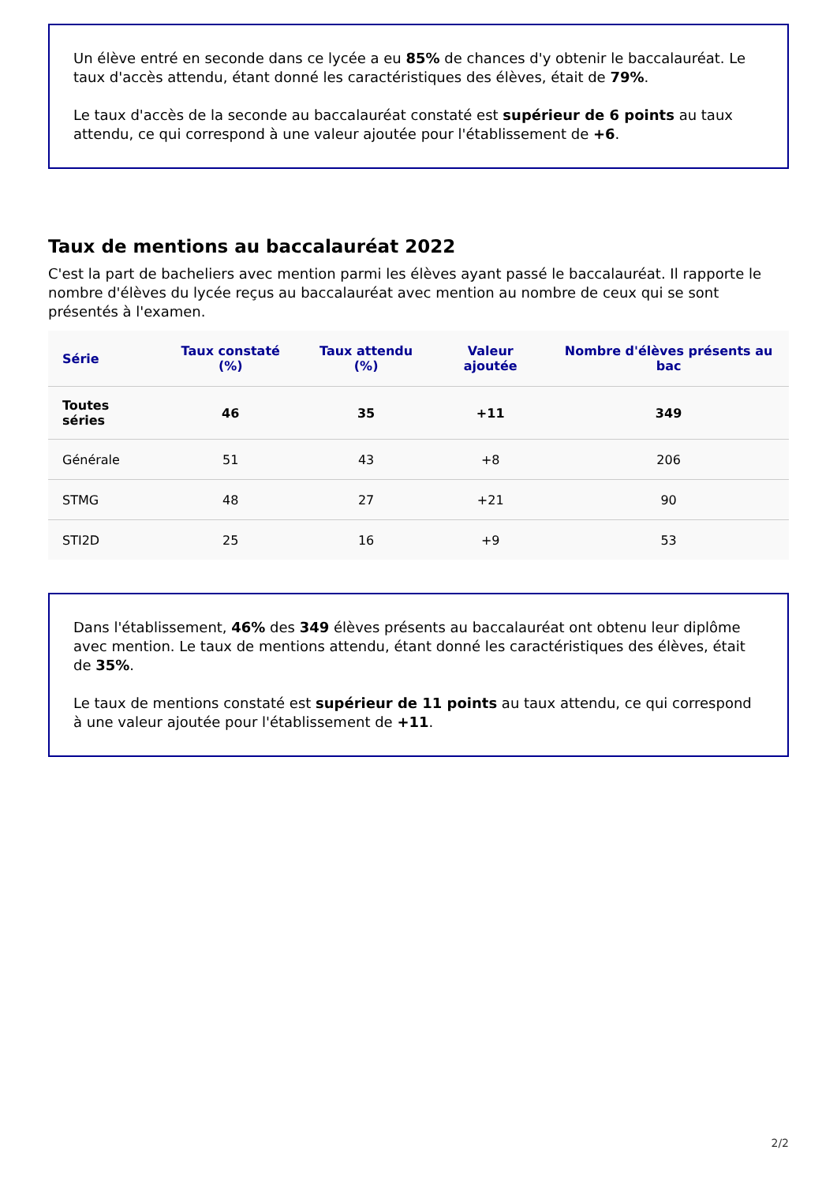Un élève entré en seconde dans ce lycée a eu 85% de chances d'y obtenir le baccalauréat. Le taux d'accès attendu, étant donné les caractéristiques des élèves, était de 79%.
Le taux d'accès de la seconde au baccalauréat constaté est supérieur de 6 points au taux attendu, ce qui correspond à une valeur ajoutée pour l'établissement de +6.
Taux de mentions au baccalauréat 2022
C'est la part de bacheliers avec mention parmi les élèves ayant passé le baccalauréat. Il rapporte le nombre d'élèves du lycée reçus au baccalauréat avec mention au nombre de ceux qui se sont présentés à l'examen.
| Série | Taux constaté (%) | Taux attendu (%) | Valeur ajoutée | Nombre d'élèves présents au bac |
| --- | --- | --- | --- | --- |
| Toutes séries | 46 | 35 | +11 | 349 |
| Générale | 51 | 43 | +8 | 206 |
| STMG | 48 | 27 | +21 | 90 |
| STI2D | 25 | 16 | +9 | 53 |
Dans l'établissement, 46% des 349 élèves présents au baccalauréat ont obtenu leur diplôme avec mention. Le taux de mentions attendu, étant donné les caractéristiques des élèves, était de 35%.
Le taux de mentions constaté est supérieur de 11 points au taux attendu, ce qui correspond à une valeur ajoutée pour l'établissement de +11.
2/2